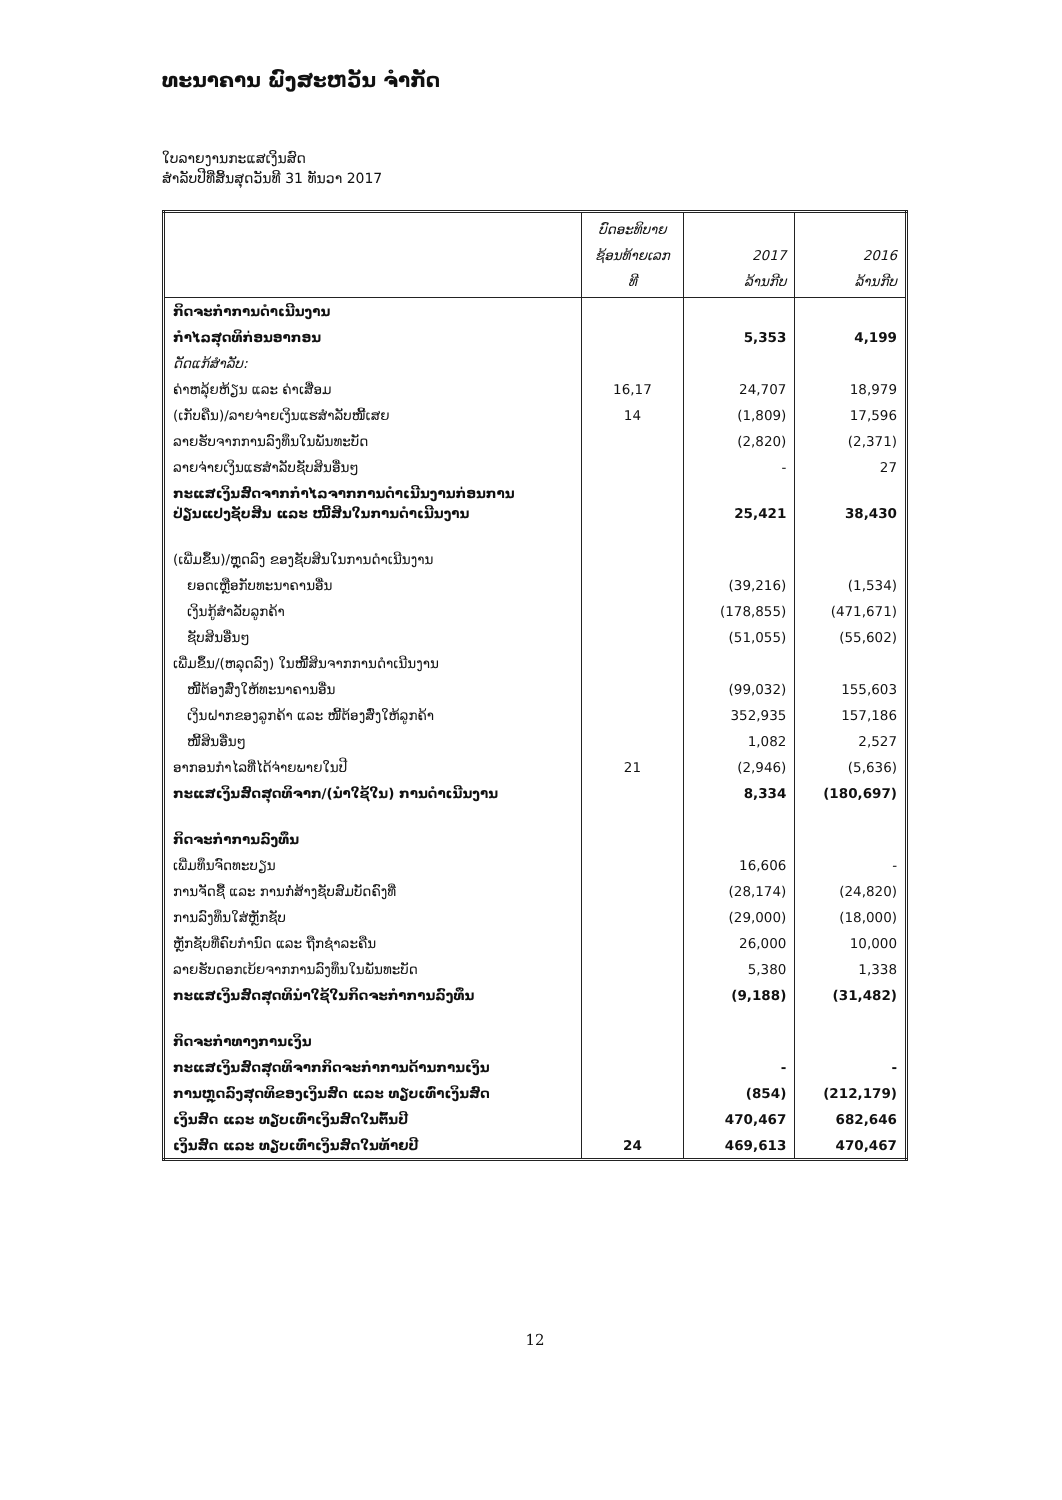ທະນາຄານ ພົງສະຫວັນ ຈຳກັດ
ໃບລາຍງານກະແສເງິນສົດ
ສຳລັບປີທີ່ສິ້ນສຸດວັນທີ 31 ທັນວາ 2017
| | ບົດອະທິບາຍ ຊ້ອນທ້າຍເລກ ທີ | 2017 ລ້ານກີບ | 2016 ລ້ານກີບ |
| --- | --- | --- | --- |
| ກິດຈະກຳການດຳເນີນງານ | | | |
| ກຳໄລສຸດທິກ່ອນອາກອນ | | 5,353 | 4,199 |
| ດັດແກ້ສຳລັບ: | | | |
| ຄ່າຫລຸ້ຍຫ້ຽນ ແລະ ຄ່າເສື່ອມ | 16,17 | 24,707 | 18,979 |
| (ເກັບຄືນ)/ລາຍຈ່າຍເງິນແຮສຳລັບໜີ້ເສຍ | 14 | (1,809) | 17,596 |
| ລາຍຮັບຈາກການລົງທຶນໃນພັນທະບັດ | | (2,820) | (2,371) |
| ລາຍຈ່າຍເງິນແຮສຳລັບຊັບສິນອື່ນໆ | | - | 27 |
| ກະແສເງິນສົດຈາກກຳໄລຈາກການດຳເນີນງານກ່ອນການ ປ່ຽນແປງຊັບສິນ ແລະ ໜີ້ສິນໃນການດຳເນີນງານ | | 25,421 | 38,430 |
| (ເພີ່ມຂຶ້ນ)/ຫຼຸດລົງ ຂອງຊັບສິນໃນການດຳເນີນງານ | | | |
| ຍອດເຫຼືອກັບທະນາຄານອື່ນ | | (39,216) | (1,534) |
| ເງິນກູ້ສຳລັບລູກຄ້າ | | (178,855) | (471,671) |
| ຊັບສິນອື່ນໆ | | (51,055) | (55,602) |
| ເພີ່ມຂຶ້ນ/(ຫລຸດລົງ) ໃນໜີ້ສິນຈາກການດຳເນີນງານ | | | |
| ໜີ້ຕ້ອງສົ່ງໃຫ້ທະນາຄານອື່ນ | | (99,032) | 155,603 |
| ເງິນຝາກຂອງລູກຄ້າ ແລະ ໜີ້ຕ້ອງສົ່ງໃຫ້ລູກຄ້າ | | 352,935 | 157,186 |
| ໜີ້ສິນອື່ນໆ | | 1,082 | 2,527 |
| ອາກອນກຳໄລທີ່ໄດ້ຈ່າຍພາຍໃນປີ | 21 | (2,946) | (5,636) |
| ກະແສເງິນສົດສຸດທິຈາກ/(ນຳໃຊ້ໃນ) ການດຳເນີນງານ | | 8,334 | (180,697) |
| ກິດຈະກຳການລົງທຶນ | | | |
| ເພີ່ມທຶນຈົດທະບຽນ | | 16,606 | - |
| ການຈັດຊື້ ແລະ ການກໍ່ສ້າງຊັບສົມບັດຄົງທີ່ | | (28,174) | (24,820) |
| ການລົງທຶນໃສ່ຫຼັກຊັບ | | (29,000) | (18,000) |
| ຫຼັກຊັບທີ່ຄົບກຳນົດ ແລະ ຖືກຊຳລະຄືນ | | 26,000 | 10,000 |
| ລາຍຮັບດອກເບ້ຍຈາກການລົງທຶນໃນພັນທະບັດ | | 5,380 | 1,338 |
| ກະແສເງິນສົດສຸດທິນຳໃຊ້ໃນກິດຈະກຳການລົງທຶນ | | (9,188) | (31,482) |
| ກິດຈະກຳທາງການເງິນ | | | |
| ກະແສເງິນສົດສຸດທິຈາກກິດຈະກຳການດ້ານການເງິນ | | - | - |
| ການຫຼຸດລົງສຸດທິຂອງເງິນສົດ ແລະ ທຽບເທົ່າເງິນສົດ | | (854) | (212,179) |
| ເງິນສົດ ແລະ ທຽບເທົ່າເງິນສົດໃນຕົ້ນປີ | | 470,467 | 682,646 |
| ເງິນສົດ ແລະ ທຽບເທົ່າເງິນສົດໃນທ້າຍປີ | 24 | 469,613 | 470,467 |
12